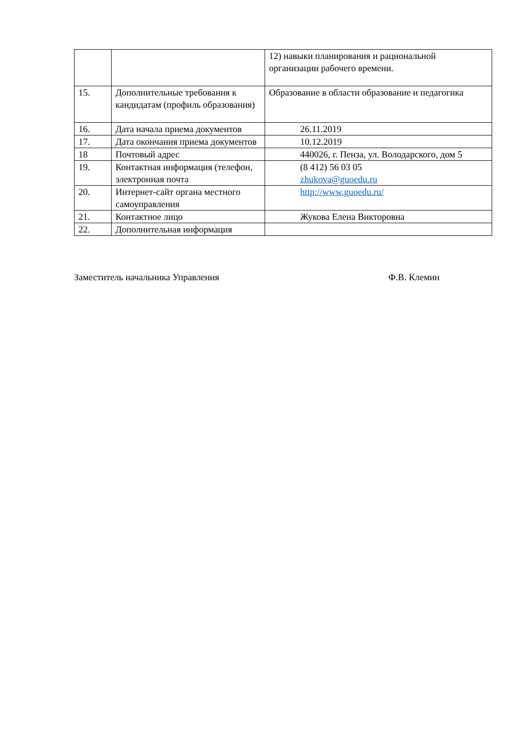| | | 12) навыки планирования и рациональной организации рабочего времени. |
| 15. | Дополнительные требования к кандидатам (профиль образования) | Образование в области образование и педагогика |
| 16. | Дата начала приема документов | 26.11.2019 |
| 17. | Дата окончания приема документов | 10.12.2019 |
| 18 | Почтовый адрес | 440026, г. Пенза, ул. Володарского, дом 5 |
| 19. | Контактная информация (телефон, электронная почта | (8 412) 56 03 05 zhukova@guoedu.ru |
| 20. | Интернет-сайт органа местного самоуправления | http://www.guoedu.ru/ |
| 21. | Контактное лицо | Жукова Елена Викторовна |
| 22. | Дополнительная информация | |
Заместитель начальника Управления Ф.В. Клемин